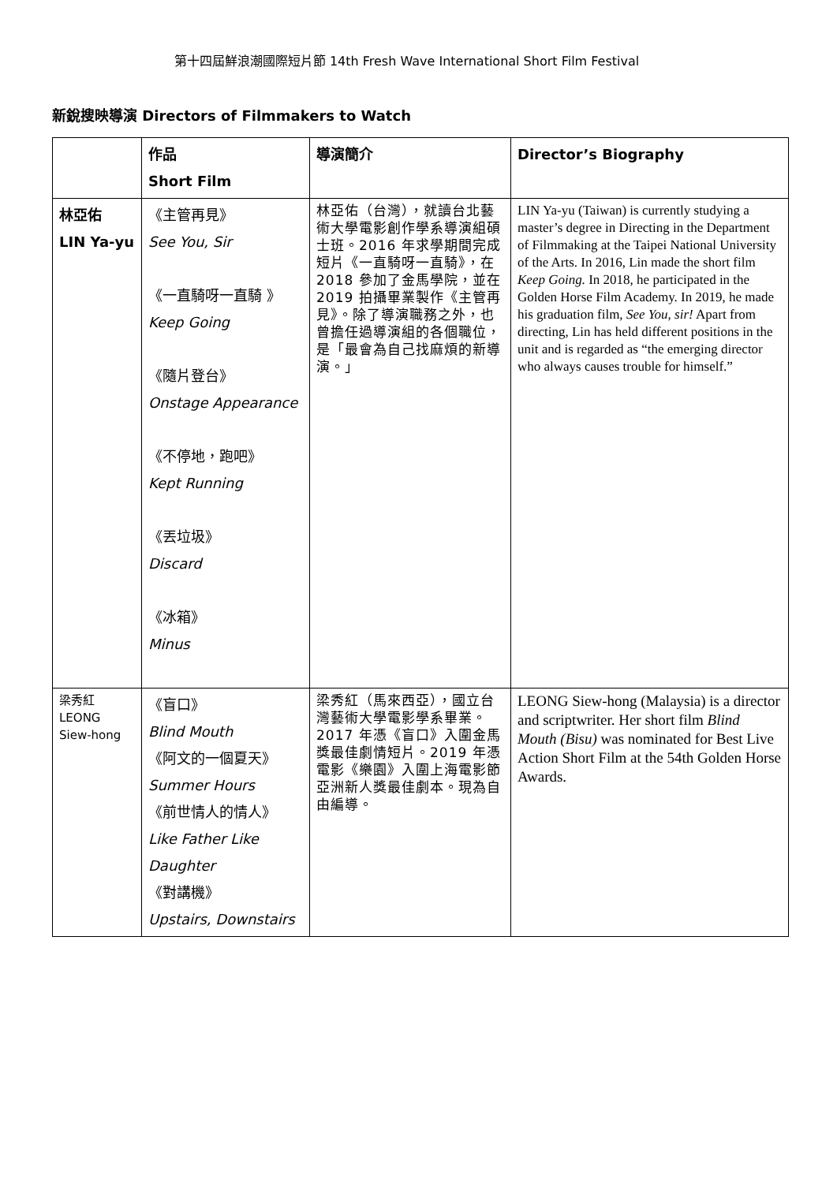第十四屆鮮浪潮國際短片節 14th Fresh Wave International Short Film Festival
新銳搜映導演 Directors of Filmmakers to Watch
| | 作品 Short Film | 導演簡介 | Director’s Biography |
| --- | --- | --- | --- |
| 林亞佑 LIN Ya-yu | 《主管再見》 See You, Sir 《一直騎呀一直騎 》 Keep Going 《隨片登台》 Onstage Appearance 《不停地，跑吧》 Kept Running 《丟垃圾》 Discard 《冰箱》 Minus | 林亞佑（台灣），就讀台北藝術大學電影創作學系導演組碩士班。2016 年求學期間完成短片《一直騎呀一直騎》，在 2018 參加了金馬學院，並在 2019 拍攝畢業製作《主管再見》。除了導演職務之外，也曾擔任過導演組的各個職位，是「最會為自己找麻煩的新導演。」 | LIN Ya-yu (Taiwan) is currently studying a master’s degree in Directing in the Department of Filmmaking at the Taipei National University of the Arts. In 2016, Lin made the short film Keep Going. In 2018, he participated in the Golden Horse Film Academy. In 2019, he made his graduation film, See You, sir! Apart from directing, Lin has held different positions in the unit and is regarded as “the emerging director who always causes trouble for himself.” |
| 梁秀紅 LEONG Siew-hong | 《盲口》 Blind Mouth 《阿文的一個夏天》 Summer Hours 《前世情人的情人》 Like Father Like Daughter 《對講機》 Upstairs, Downstairs | 梁秀紅（馬來西亞），國立台灣藝術大學電影學系畢業。2017 年憑《盲口》入圍金馬獎最佳劇情短片。2019 年憑電影《樂園》入圍上海電影節亞洲新人獎最佳劇本。現為自由編導。 | LEONG Siew-hong (Malaysia) is a director and scriptwriter. Her short film Blind Mouth (Bisu) was nominated for Best Live Action Short Film at the 54th Golden Horse Awards. |